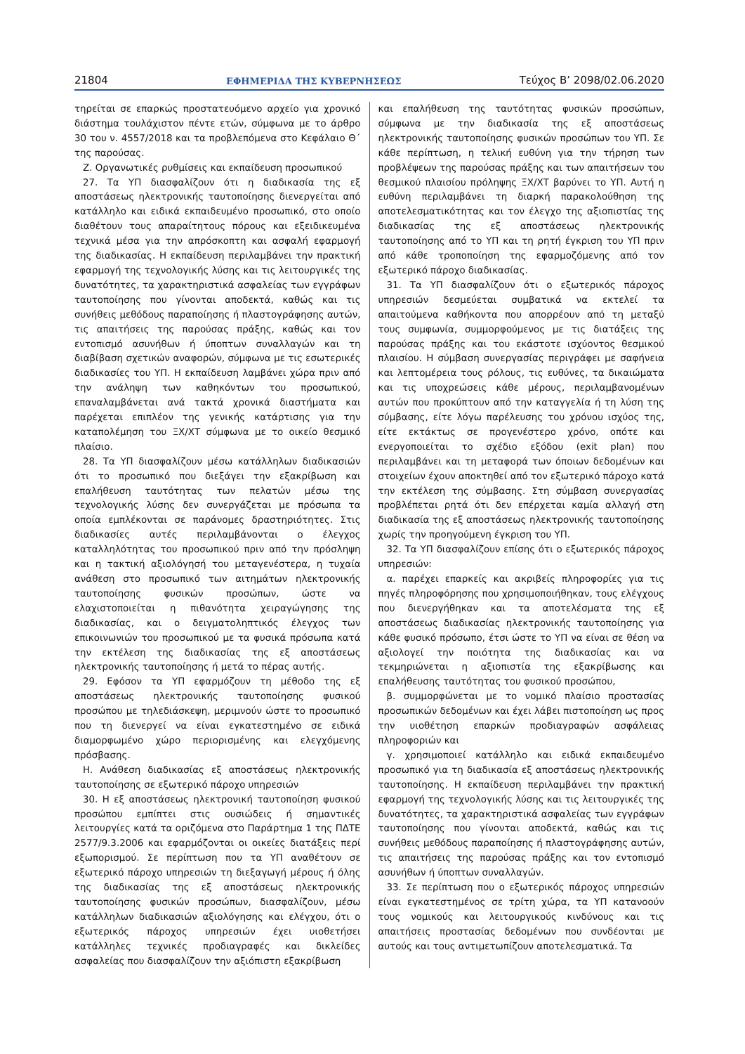21804 ΕΦΗΜΕΡΙΔΑ ΤΗΣ ΚΥΒΕΡΝΗΣΕΩΣ Τεύχος Β’ 2098/02.06.2020
τηρείται σε επαρκώς προστατευόμενο αρχείο για χρονικό διάστημα τουλάχιστον πέντε ετών, σύμφωνα με το άρθρο 30 του ν. 4557/2018 και τα προβλεπόμενα στο Κεφάλαιο Θ΄ της παρούσας.
Ζ. Οργανωτικές ρυθμίσεις και εκπαίδευση προσωπικού
27. Τα ΥΠ διασφαλίζουν ότι η διαδικασία της εξ αποστάσεως ηλεκτρονικής ταυτοποίησης διενεργείται από κατάλληλο και ειδικά εκπαιδευμένο προσωπικό, στο οποίο διαθέτουν τους απαραίτητους πόρους και εξειδικευμένα τεχνικά μέσα για την απρόσκοπτη και ασφαλή εφαρμογή της διαδικασίας. Η εκπαίδευση περιλαμβάνει την πρακτική εφαρμογή της τεχνολογικής λύσης και τις λειτουργικές της δυνατότητες, τα χαρακτηριστικά ασφαλείας των εγγράφων ταυτοποίησης που γίνονται αποδεκτά, καθώς και τις συνήθεις μεθόδους παραποίησης ή πλαστογράφησης αυτών, τις απαιτήσεις της παρούσας πράξης, καθώς και τον εντοπισμό ασυνήθων ή ύποπτων συναλλαγών και τη διαβίβαση σχετικών αναφορών, σύμφωνα με τις εσωτερικές διαδικασίες του ΥΠ. Η εκπαίδευση λαμβάνει χώρα πριν από την ανάληψη των καθηκόντων του προσωπικού, επαναλαμβάνεται ανά τακτά χρονικά διαστήματα και παρέχεται επιπλέον της γενικής κατάρτισης για την καταπολέμηση του ΞΧ/ΧΤ σύμφωνα με το οικείο θεσμικό πλαίσιο.
28. Τα ΥΠ διασφαλίζουν μέσω κατάλληλων διαδικασιών ότι το προσωπικό που διεξάγει την εξακρίβωση και επαλήθευση ταυτότητας των πελατών μέσω της τεχνολογικής λύσης δεν συνεργάζεται με πρόσωπα τα οποία εμπλέκονται σε παράνομες δραστηριότητες. Στις διαδικασίες αυτές περιλαμβάνονται ο έλεγχος καταλληλότητας του προσωπικού πριν από την πρόσληψη και η τακτική αξιολόγησή του μεταγενέστερα, η τυχαία ανάθεση στο προσωπικό των αιτημάτων ηλεκτρονικής ταυτοποίησης φυσικών προσώπων, ώστε να ελαχιστοποιείται η πιθανότητα χειραγώγησης της διαδικασίας, και ο δειγματοληπτικός έλεγχος των επικοινωνιών του προσωπικού με τα φυσικά πρόσωπα κατά την εκτέλεση της διαδικασίας της εξ αποστάσεως ηλεκτρονικής ταυτοποίησης ή μετά το πέρας αυτής.
29. Εφόσον τα ΥΠ εφαρμόζουν τη μέθοδο της εξ αποστάσεως ηλεκτρονικής ταυτοποίησης φυσικού προσώπου με τηλεδιάσκεψη, μεριμνούν ώστε το προσωπικό που τη διενεργεί να είναι εγκατεστημένο σε ειδικά διαμορφωμένο χώρο περιορισμένης και ελεγχόμενης πρόσβασης.
Η. Ανάθεση διαδικασίας εξ αποστάσεως ηλεκτρονικής ταυτοποίησης σε εξωτερικό πάροχο υπηρεσιών
30. Η εξ αποστάσεως ηλεκτρονική ταυτοποίηση φυσικού προσώπου εμπίπτει στις ουσιώδεις ή σημαντικές λειτουργίες κατά τα οριζόμενα στο Παράρτημα 1 της ΠΔΤΕ 2577/9.3.2006 και εφαρμόζονται οι οικείες διατάξεις περί εξωπορισμού. Σε περίπτωση που τα ΥΠ αναθέτουν σε εξωτερικό πάροχο υπηρεσιών τη διεξαγωγή μέρους ή όλης της διαδικασίας της εξ αποστάσεως ηλεκτρονικής ταυτοποίησης φυσικών προσώπων, διασφαλίζουν, μέσω κατάλληλων διαδικασιών αξιολόγησης και ελέγχου, ότι ο εξωτερικός πάροχος υπηρεσιών έχει υιοθετήσει κατάλληλες τεχνικές προδιαγραφές και δικλείδες ασφαλείας που διασφαλίζουν την αξιόπιστη εξακρίβωση
και επαλήθευση της ταυτότητας φυσικών προσώπων, σύμφωνα με την διαδικασία της εξ αποστάσεως ηλεκτρονικής ταυτοποίησης φυσικών προσώπων του ΥΠ. Σε κάθε περίπτωση, η τελική ευθύνη για την τήρηση των προβλέψεων της παρούσας πράξης και των απαιτήσεων του θεσμικού πλαισίου πρόληψης ΞΧ/ΧΤ βαρύνει το ΥΠ. Αυτή η ευθύνη περιλαμβάνει τη διαρκή παρακολούθηση της αποτελεσματικότητας και τον έλεγχο της αξιοπιστίας της διαδικασίας της εξ αποστάσεως ηλεκτρονικής ταυτοποίησης από το ΥΠ και τη ρητή έγκριση του ΥΠ πριν από κάθε τροποποίηση της εφαρμοζόμενης από τον εξωτερικό πάροχο διαδικασίας.
31. Τα ΥΠ διασφαλίζουν ότι ο εξωτερικός πάροχος υπηρεσιών δεσμεύεται συμβατικά να εκτελεί τα απαιτούμενα καθήκοντα που απορρέουν από τη μεταξύ τους συμφωνία, συμμορφούμενος με τις διατάξεις της παρούσας πράξης και του εκάστοτε ισχύοντος θεσμικού πλαισίου. Η σύμβαση συνεργασίας περιγράφει με σαφήνεια και λεπτομέρεια τους ρόλους, τις ευθύνες, τα δικαιώματα και τις υποχρεώσεις κάθε μέρους, περιλαμβανομένων αυτών που προκύπτουν από την καταγγελία ή τη λύση της σύμβασης, είτε λόγω παρέλευσης του χρόνου ισχύος της, είτε εκτάκτως σε προγενέστερο χρόνο, οπότε και ενεργοποιείται το σχέδιο εξόδου (exit plan) που περιλαμβάνει και τη μεταφορά των όποιων δεδομένων και στοιχείων έχουν αποκτηθεί από τον εξωτερικό πάροχο κατά την εκτέλεση της σύμβασης. Στη σύμβαση συνεργασίας προβλέπεται ρητά ότι δεν επέρχεται καμία αλλαγή στη διαδικασία της εξ αποστάσεως ηλεκτρονικής ταυτοποίησης χωρίς την προηγούμενη έγκριση του ΥΠ.
32. Τα ΥΠ διασφαλίζουν επίσης ότι ο εξωτερικός πάροχος υπηρεσιών:
α. παρέχει επαρκείς και ακριβείς πληροφορίες για τις πηγές πληροφόρησης που χρησιμοποιήθηκαν, τους ελέγχους που διενεργήθηκαν και τα αποτελέσματα της εξ αποστάσεως διαδικασίας ηλεκτρονικής ταυτοποίησης για κάθε φυσικό πρόσωπο, έτσι ώστε το ΥΠ να είναι σε θέση να αξιολογεί την ποιότητα της διαδικασίας και να τεκμηριώνεται η αξιοπιστία της εξακρίβωσης και επαλήθευσης ταυτότητας του φυσικού προσώπου,
β. συμμορφώνεται με το νομικό πλαίσιο προστασίας προσωπικών δεδομένων και έχει λάβει πιστοποίηση ως προς την υιοθέτηση επαρκών προδιαγραφών ασφάλειας πληροφοριών και
γ. χρησιμοποιεί κατάλληλο και ειδικά εκπαιδευμένο προσωπικό για τη διαδικασία εξ αποστάσεως ηλεκτρονικής ταυτοποίησης. Η εκπαίδευση περιλαμβάνει την πρακτική εφαρμογή της τεχνολογικής λύσης και τις λειτουργικές της δυνατότητες, τα χαρακτηριστικά ασφαλείας των εγγράφων ταυτοποίησης που γίνονται αποδεκτά, καθώς και τις συνήθεις μεθόδους παραποίησης ή πλαστογράφησης αυτών, τις απαιτήσεις της παρούσας πράξης και τον εντοπισμό ασυνήθων ή ύποπτων συναλλαγών.
33. Σε περίπτωση που ο εξωτερικός πάροχος υπηρεσιών είναι εγκατεστημένος σε τρίτη χώρα, τα ΥΠ κατανοούν τους νομικούς και λειτουργικούς κινδύνους και τις απαιτήσεις προστασίας δεδομένων που συνδέονται με αυτούς και τους αντιμετωπίζουν αποτελεσματικά. Τα